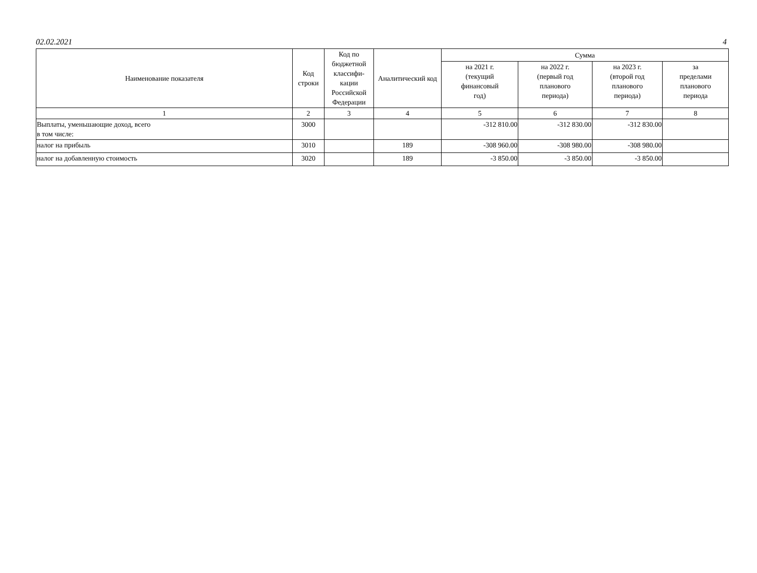02.02.2021 4
| Наименование показателя | Код строки | Код по бюджетной классифи-кации Российской Федерации | Аналитический код | Сумма | | | |
| --- | --- | --- | --- | --- | --- | --- | --- |
| | | | | на 2021 г. (текущий финансовый год) | на 2022 г. (первый год планового периода) | на 2023 г. (второй год планового периода) | за пределами планового периода |
| 1 | 2 | 3 | 4 | 5 | 6 | 7 | 8 |
| Выплаты, уменьшающие доход, всего в том числе: | 3000 | | | -312 810.00 | -312 830.00 | -312 830.00 | |
| налог на прибыль | 3010 | | 189 | -308 960.00 | -308 980.00 | -308 980.00 | |
| налог на добавленную стоимость | 3020 | | 189 | -3 850.00 | -3 850.00 | -3 850.00 | |